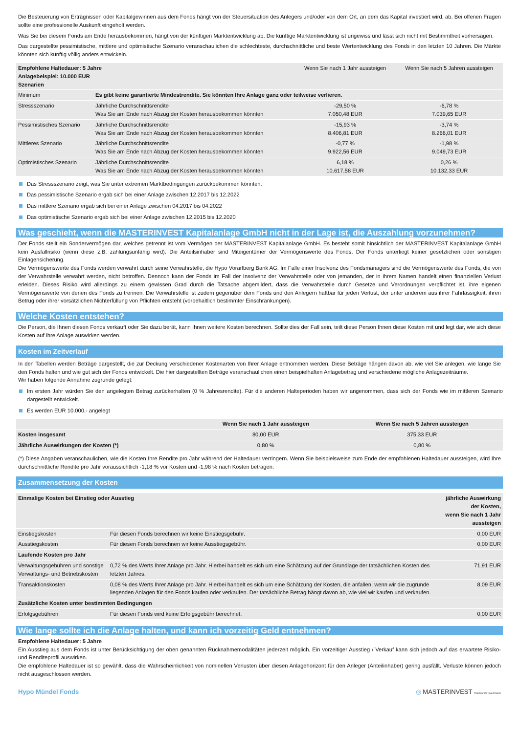Die Besteuerung von Erträgnissen oder Kapitalgewinnen aus dem Fonds hängt von der Steuersituation des Anlegers und/oder von dem Ort, an dem das Kapital investiert wird, ab. Bei offenen Fragen sollte eine professionelle Auskunft eingeholt werden.
Was Sie bei diesem Fonds am Ende herausbekommen, hängt von der künftigen Marktentwicklung ab. Die künftige Marktentwicklung ist ungewiss und lässt sich nicht mit Bestimmtheit vorhersagen.
Das dargestellte pessimistische, mittlere und optimistische Szenario veranschaulichen die schlechteste, durchschnittliche und beste Wertentwicklung des Fonds in den letzten 10 Jahren. Die Märkte könnten sich künftig völlig anders entwickeln.
| Empfohlene Haltedauer: 5 Jahre Anlagebeispiel: 10.000 EUR Szenarien | | Wenn Sie nach 1 Jahr aussteigen | Wenn Sie nach 5 Jahren aussteigen |
| --- | --- | --- | --- |
| Minimum | Es gibt keine garantierte Mindestrendite. Sie könnten Ihre Anlage ganz oder teilweise verlieren. | | |
| Stressszenario | Jährliche Durchschnittsrendite Was Sie am Ende nach Abzug der Kosten herausbekommen könnten | -29,50 % 7.050,48 EUR | -6,78 % 7.039,65 EUR |
| Pessimistisches Szenario | Jährliche Durchschnittsrendite Was Sie am Ende nach Abzug der Kosten herausbekommen könnten | -15,93 % 8.406,81 EUR | -3,74 % 8.266,01 EUR |
| Mittleres Szenario | Jährliche Durchschnittsrendite Was Sie am Ende nach Abzug der Kosten herausbekommen könnten | -0,77 % 9.922,56 EUR | -1,98 % 9.049,73 EUR |
| Optimistisches Szenario | Jährliche Durchschnittsrendite Was Sie am Ende nach Abzug der Kosten herausbekommen könnten | 6,18 % 10.617,58 EUR | 0,26 % 10.132,33 EUR |
Das Stressszenario zeigt, was Sie unter extremen Marktbedingungen zurückbekommen könnten.
Das pessimistische Szenario ergab sich bei einer Anlage zwischen 12.2017 bis 12.2022
Das mittlere Szenario ergab sich bei einer Anlage zwischen 04.2017 bis 04.2022
Das optimistische Szenario ergab sich bei einer Anlage zwischen 12.2015 bis 12.2020
Was geschieht, wenn die MASTERINVEST Kapitalanlage GmbH nicht in der Lage ist, die Auszahlung vorzunehmen?
Der Fonds stellt ein Sondervermögen dar, welches getrennt ist vom Vermögen der MASTERINVEST Kapitalanlage GmbH. Es besteht somit hinsichtlich der MASTERINVEST Kapitalanlage GmbH kein Ausfallrisiko (wenn diese z.B. zahlungsunfähig wird). Die Anteilsinhaber sind Miteigentümer der Vermögenswerte des Fonds. Der Fonds unterliegt keiner gesetzlichen oder sonstigen Einlagensicherung.
Die Vermögenswerte des Fonds werden verwahrt durch seine Verwahrstelle, die Hypo Vorarlberg Bank AG. Im Falle einer Insolvenz des Fondsmanagers sind die Vermögenswerte des Fonds, die von der Verwahrstelle verwahrt werden, nicht betroffen. Dennoch kann der Fonds im Fall der Insolvenz der Verwahrstelle oder von jemanden, der in ihrem Namen handelt einen finanziellen Verlust erleiden. Dieses Risiko wird allerdings zu einem gewissen Grad durch die Tatsache abgemildert, dass die Verwahrstelle durch Gesetze und Verordnungen verpflichtet ist, ihre eigenen Vermögenswerte von denen des Fonds zu trennen. Die Verwahrstelle ist zudem gegenüber dem Fonds und den Anlegern haftbar für jeden Verlust, der unter anderem aus ihrer Fahrlässigkeit, ihren Betrug oder ihrer vorsätzlichen Nichterfüllung von Pflichten entsteht (vorbehaltlich bestimmter Einschränkungen).
Welche Kosten entstehen?
Die Person, die Ihnen diesen Fonds verkauft oder Sie dazu berät, kann Ihnen weitere Kosten berechnen. Sollte dies der Fall sein, teilt diese Person Ihnen diese Kosten mit und legt dar, wie sich diese Kosten auf Ihre Anlage auswirken werden.
Kosten im Zeitverlauf
In den Tabellen werden Beträge dargestellt, die zur Deckung verschiedener Kostenarten von Ihrer Anlage entnommen werden. Diese Beträge hängen davon ab, wie viel Sie anlegen, wie lange Sie den Fonds halten und wie gut sich der Fonds entwickelt. Die hier dargestellten Beträge veranschaulichen einen beispielhaften Anlagebetrag und verschiedene mögliche Anlagezeiträume.
Wir haben folgende Annahme zugrunde gelegt:
Im ersten Jahr würden Sie den angelegten Betrag zurückerhalten (0 % Jahresrendite). Für die anderen Halteperioden haben wir angenommen, dass sich der Fonds wie im mittleren Szenario dargestellt entwickelt.
Es werden EUR 10.000,- angelegt
| | Wenn Sie nach 1 Jahr aussteigen | Wenn Sie nach 5 Jahren aussteigen |
| --- | --- | --- |
| Kosten insgesamt | 80,00 EUR | 375,33 EUR |
| Jährliche Auswirkungen der Kosten (*) | 0,80 % | 0,80 % |
(*) Diese Angaben veranschaulichen, wie die Kosten Ihre Rendite pro Jahr während der Haltedauer verringern. Wenn Sie beispielsweise zum Ende der empfohlenen Haltedauer aussteigen, wird Ihre durchschnittliche Rendite pro Jahr voraussichtlich -1,18 % vor Kosten und -1,98 % nach Kosten betragen.
Zusammensetzung der Kosten
| Einmalige Kosten bei Einstieg oder Ausstieg | | jährliche Auswirkung der Kosten, wenn Sie nach 1 Jahr aussteigen |
| --- | --- | --- |
| Einstiegskosten | Für diesen Fonds berechnen wir keine Einstiegsgebühr. | 0,00 EUR |
| Ausstiegskosten | Für diesen Fonds berechnen wir keine Ausstiegsgebühr. | 0,00 EUR |
| Laufende Kosten pro Jahr | | |
| Verwaltungsgebühren und sonstige Verwaltungs- und Betriebskosten | 0,72 % des Werts Ihrer Anlage pro Jahr. Hierbei handelt es sich um eine Schätzung auf der Grundlage der tatsächlichen Kosten des letzten Jahres. | 71,91 EUR |
| Transaktionskosten | 0,08 % des Werts Ihrer Anlage pro Jahr. Hierbei handelt es sich um eine Schätzung der Kosten, die anfallen, wenn wir die zugrunde liegenden Anlagen für den Fonds kaufen oder verkaufen. Der tatsächliche Betrag hängt davon ab, wie viel wir kaufen und verkaufen. | 8,09 EUR |
| Zusätzliche Kosten unter bestimmten Bedingungen | | |
| Erfolgsgebühren | Für diesen Fonds wird keine Erfolgsgebühr berechnet. | 0,00 EUR |
Wie lange sollte ich die Anlage halten, und kann ich vorzeitig Geld entnehmen?
Empfohlene Haltedauer: 5 Jahre
Ein Ausstieg aus dem Fonds ist unter Berücksichtigung der oben genannten Rücknahmemodalitäten jederzeit möglich. Ein vorzeitiger Ausstieg / Verkauf kann sich jedoch auf das erwartete Risiko- und Renditeprofil auswirken.
Die empfohlene Haltedauer ist so gewählt, dass die Wahrscheinlichkeit von nominellen Verlusten über diesen Anlagehorizont für den Anleger (Anteilinhaber) gering ausfällt. Verluste können jedoch nicht ausgeschlossen werden.
Hypo Mündel Fonds ◎ MASTERINVEST Transparent Investments